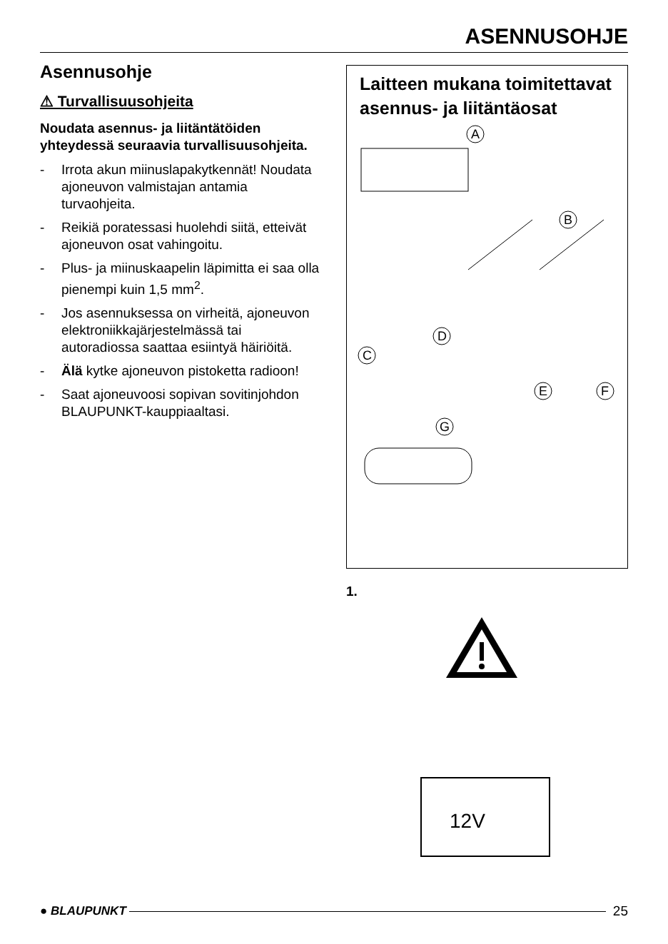ASENNUSOHJE
Asennusohje
⚠ Turvallisuusohjeita
Noudata asennus- ja liitäntätöiden yhteydessä seuraavia turvallisuus­ohjeita.
- Irrota akun miinuslapakytkennät! Noudata ajoneuvon valmistajan antamia turvaohjeita.
- Reikiä poratessasi huolehdi siitä, etteivät ajoneuvon osat vahingoitu.
- Plus- ja miinuskaapelin läpimitta ei saa olla pienempi kuin 1,5 mm<sup>2</sup>.
- Jos asennuksessa on virheitä, ajo­neuvon elektroniikkajärjestelmässä tai autoradiossa saattaa esiintyä häiriöitä.
- Älä kytke ajoneuvon pistoketta ra­dioon!
- Saat ajoneuvoosi sopivan sovitin­johdon BLAUPUNKT-kauppiaalta­si.
Laitteen mukana toimitettavat asennus- ja liitäntäosat
A
B
C
D
E
F
G
1.
12V
● BLAUPUNKT 25